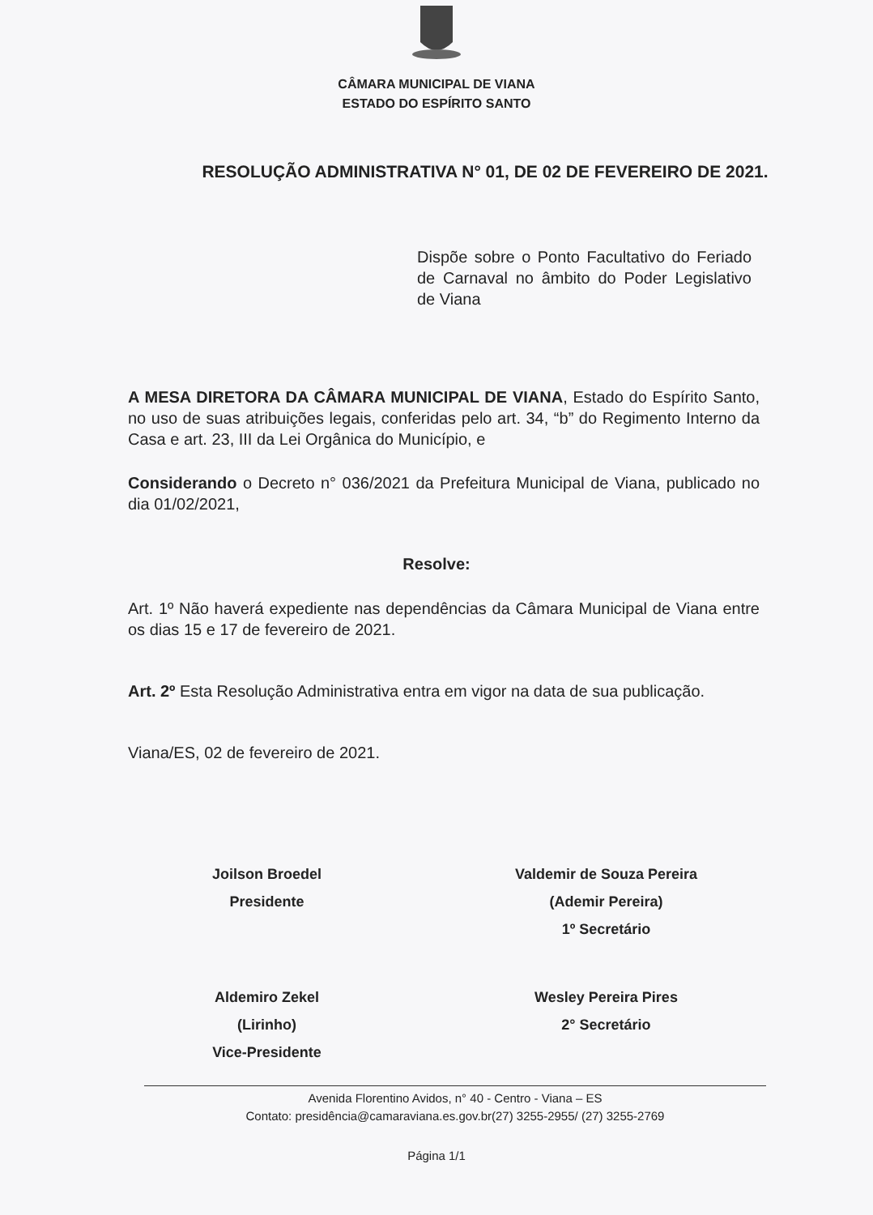CÂMARA MUNICIPAL DE VIANA
ESTADO DO ESPÍRITO SANTO
RESOLUÇÃO ADMINISTRATIVA N° 01, DE 02 DE FEVEREIRO DE 2021.
Dispõe sobre o Ponto Facultativo do Feriado de Carnaval no âmbito do Poder Legislativo de Viana
A MESA DIRETORA DA CÂMARA MUNICIPAL DE VIANA, Estado do Espírito Santo, no uso de suas atribuições legais, conferidas pelo art. 34, “b” do Regimento Interno da Casa e art. 23, III da Lei Orgânica do Município, e
Considerando o Decreto n° 036/2021 da Prefeitura Municipal de Viana, publicado no dia 01/02/2021,
Resolve:
Art. 1º Não haverá expediente nas dependências da Câmara Municipal de Viana entre os dias 15 e 17 de fevereiro de 2021.
Art. 2º Esta Resolução Administrativa entra em vigor na data de sua publicação.
Viana/ES, 02 de fevereiro de 2021.
Joilson Broedel
Presidente
Valdemir de Souza Pereira
(Ademir Pereira)
1º Secretário
Aldemiro Zekel
(Lirinho)
Vice-Presidente
Wesley Pereira Pires
2° Secretário
Avenida Florentino Avidos, n° 40 - Centro - Viana – ES
Contato: presidência@camaraviana.es.gov.br(27) 3255-2955/ (27) 3255-2769
Página 1/1